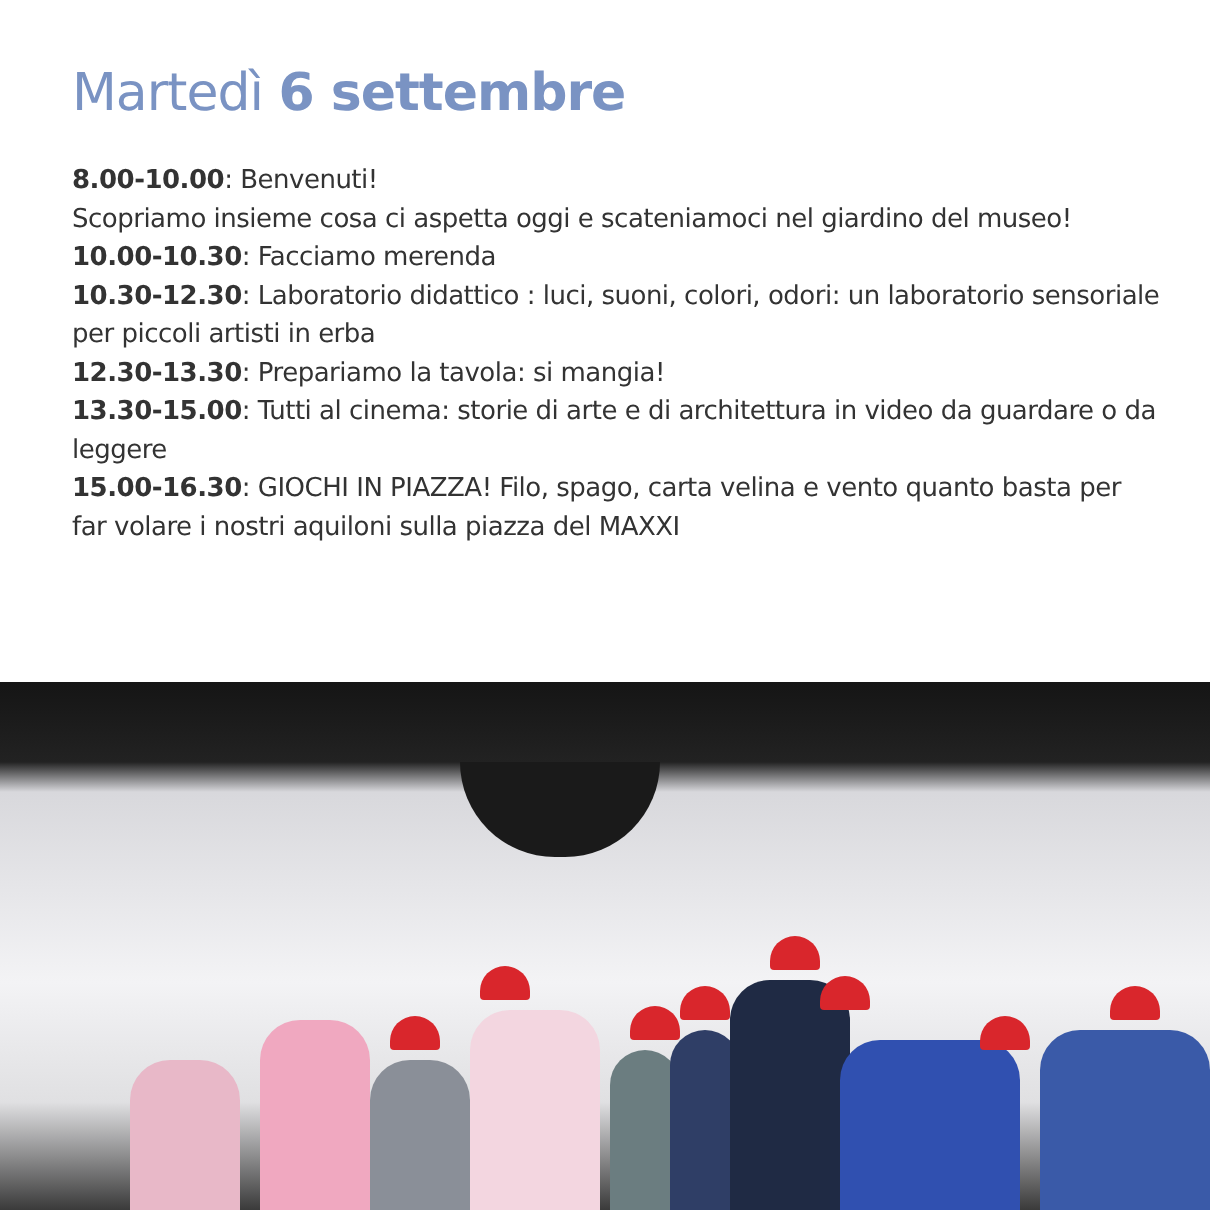Martedì 6 settembre
8.00-10.00: Benvenuti!
Scopriamo insieme cosa ci aspetta oggi e scateniamoci nel giardino del museo!
10.00-10.30: Facciamo merenda
10.30-12.30: Laboratorio didattico : luci, suoni, colori, odori: un laboratorio sensoriale per piccoli artisti in erba
12.30-13.30: Prepariamo la tavola: si mangia!
13.30-15.00: Tutti al cinema: storie di arte e di architettura in video da guardare o da leggere
15.00-16.30: GIOCHI IN PIAZZA! Filo, spago, carta velina e vento quanto basta per far volare i nostri aquiloni sulla piazza del MAXXI